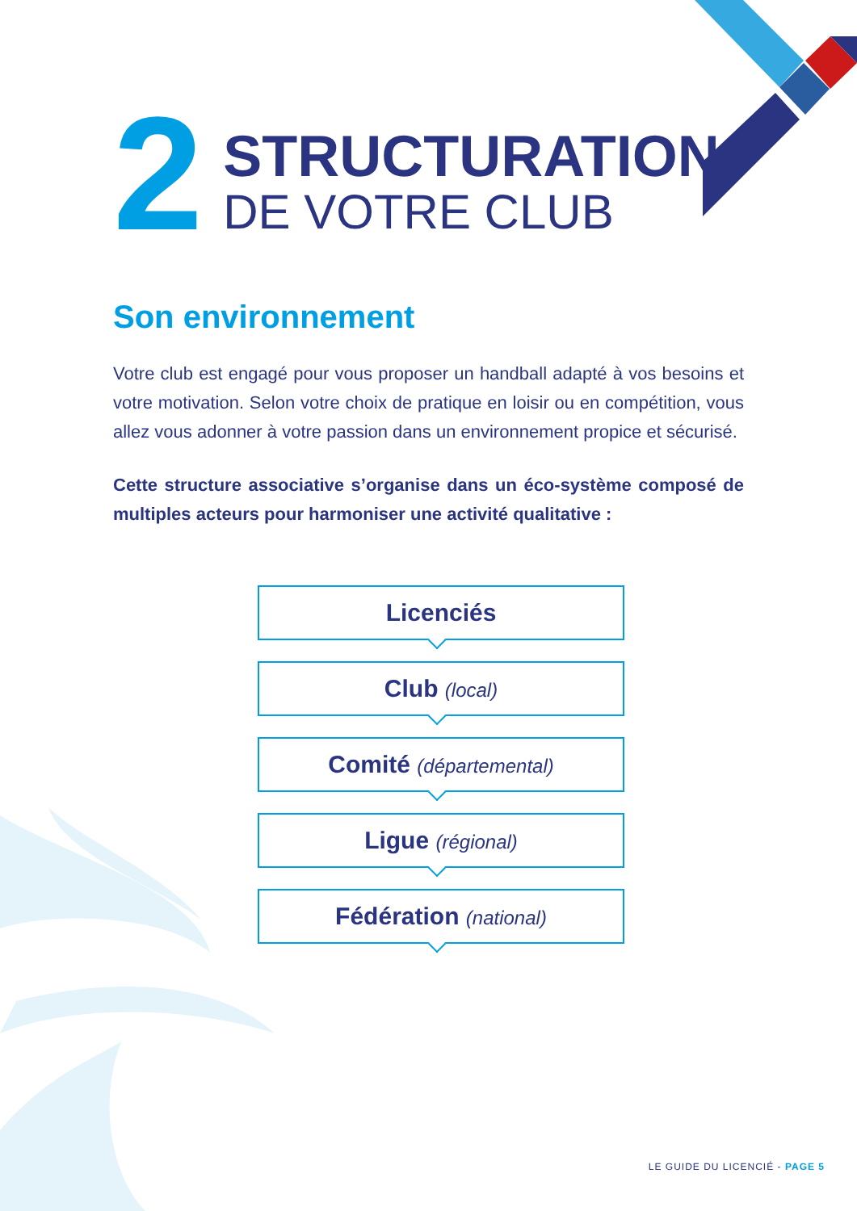2
STRUCTURATION
DE VOTRE CLUB
Son environnement
Votre club est engagé pour vous proposer un handball adapté à vos besoins et votre motivation. Selon votre choix de pratique en loisir ou en compétition, vous allez vous adonner à votre passion dans un environnement propice et sécurisé.
Cette structure associative s’organise dans un éco-système composé de multiples acteurs pour harmoniser une activité qualitative :
Licenciés
Club (local)
Comité (départemental)
Ligue (régional)
Fédération (national)
LE GUIDE DU LICENCIÉ - PAGE 5